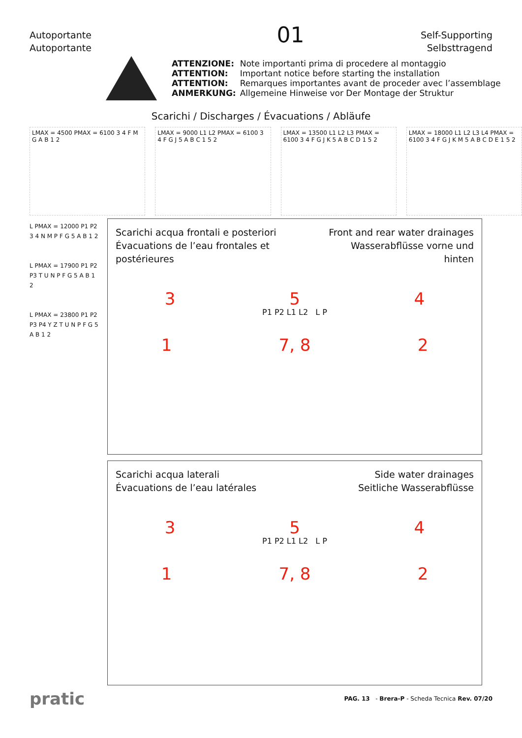Autoportante
Autoportante
01
Self-Supporting
Selbsttragend
| ATTENZIONE: | Note importanti prima di procedere al montaggio |
| ATTENTION: | Important notice before starting the installation |
| ATTENTION: | Remarques importantes avant de proceder avec l’assemblage |
| ANMERKUNG: | Allgemeine Hinweise vor Der Montage der Struktur |
Scarichi / Discharges / Évacuations / Abläufe
LMAX = 4500 PMAX = 6100 3 4 F M G A B 1 2
LMAX = 9000 L1 L2 PMAX = 6100 3 4 F G J 5 A B C 1 5 2
LMAX = 13500 L1 L2 L3 PMAX = 6100 3 4 F G J K 5 A B C D 1 5 2
LMAX = 18000 L1 L2 L3 L4 PMAX = 6100 3 4 F G J K M 5 A B C D E 1 5 2
L PMAX = 12000 P1 P2 3 4 N M P F G 5 A B 1 2
L PMAX = 17900 P1 P2 P3 T U N P F G 5 A B 1 2
L PMAX = 23800 P1 P2 P3 P4 Y Z T U N P F G 5 A B 1 2
Scarichi acqua frontali e posteriori
Évacuations de l’eau frontales et postérieures
Front and rear water drainages
Wasserabflüsse vorne und hinten
3 5 4
P1 P2 L1 L2 L P
1 7, 8 2
Scarichi acqua laterali
Évacuations de l’eau latérales
Side water drainages
Seitliche Wasserabflüsse
3 5 4
P1 P2 L1 L2 L P
1 7, 8 2
pratic
PAG. 13 - Brera-P - Scheda Tecnica Rev. 07/20